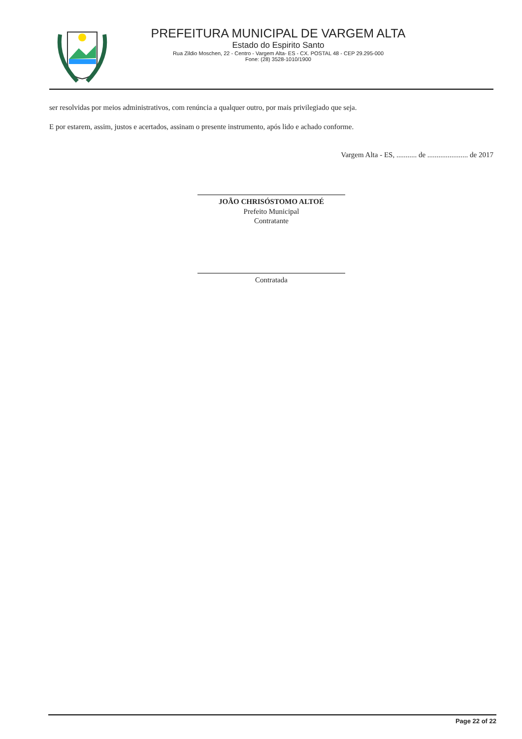PREFEITURA MUNICIPAL DE VARGEM ALTA
Estado do Espirito Santo
Rua Zildio Moschen, 22 - Centro - Vargem Alta- ES - CX. POSTAL 48 - CEP 29.295-000
Fone: (28) 3528-1010/1900
ser resolvidas por meios administrativos, com renúncia a qualquer outro, por mais privilegiado que seja.
E por estarem, assim, justos e acertados, assinam o presente instrumento, após lido e achado conforme.
Vargem Alta - ES, ........... de ...................... de 2017
JOÃO CHRISÓSTOMO ALTOÉ
Prefeito Municipal
Contratante
Contratada
Page 22 of 22